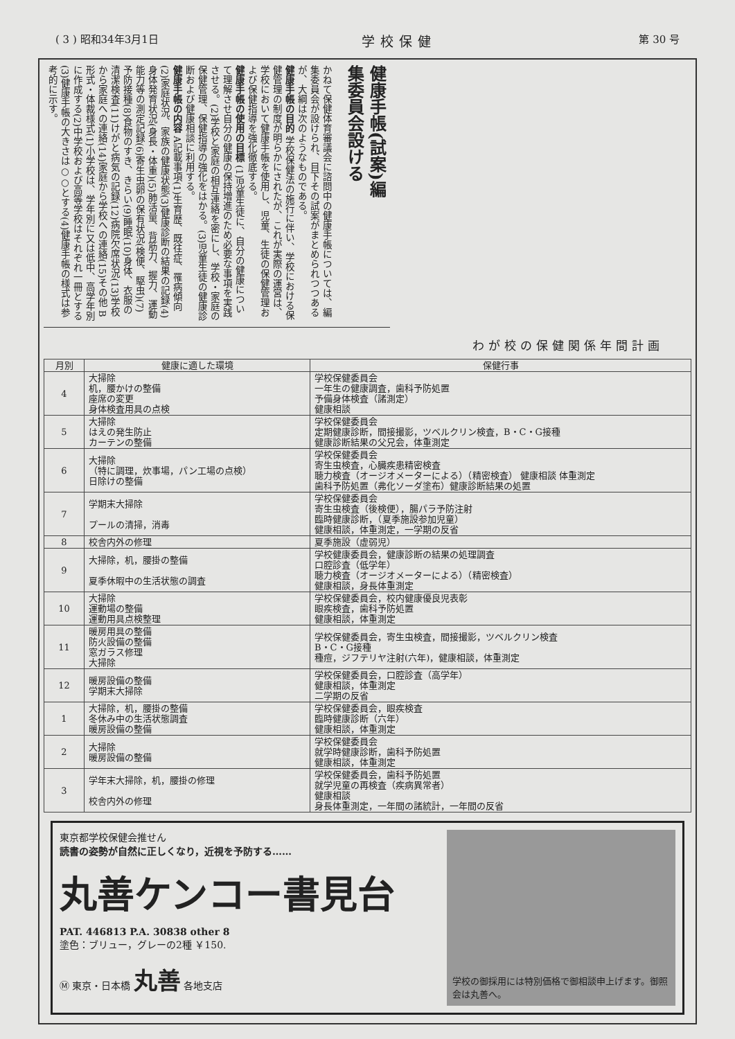( 3 ) 昭和34年3月1日 学校保健 第 30 号
健康手帳(試案)編
集委員会設ける
かねて保健体育審議会に諮問中の健康手帳については、編集委員会が設けられ、目下その試案がまとめられつつあるが、大綱は次のようなものである。
健康手帳の目的 学校保健法の施行に伴い、学校における保健管理の制度が明らかにされたが、これが実際の運営は、学校において健康手帳を使用し、児童、生徒の保健管理および保健指導を強化徹底する。
健康手帳の使用の目標 (1)児童生徒に、自分の健康について理解させ自分の健康の保持増進のため必要な事項を実践させる。(2)学校と家庭の相互連絡を密にし、学校・家庭の保健管理、保健指導の強化をはかる。(3)児童生徒の健康診断および健康相談に利用する。
健康手帳の内容 A記載事項(1)生育歴、既往症、罹病傾向(2)家庭状況、家族の健康状態(3)健康診断の結果の記録(4)身体発育状況(身長・体重)(5)肺活量、背筋力、握力、運動能力等の測定記録(6)寄生虫卵の保有状況(検便、駆虫)(7)予防接種(8)食物のすき、きらい(9)睡眠(10)身体、衣服の清潔検査(11)けがと病気の記録(12)病院欠席状況(13)学校から家庭への連絡(14)家庭から学校への連絡(15)その他 B形式・体裁様式(1)小学校は、学年別に又は低中、高学年別に作成する(2)中学校および高等学校はそれぞれ一冊とする(3)健康手帳の大きさは○○とする(4)健康手帳の様式は参考的に示す。
わが校の保健関係年間計画
| 月別 | 健康に適した環境 | 保健行事 |
| --- | --- | --- |
| 4 | 大掃除 机，腰かけの整備 座席の変更 身体検査用具の点検 | 学校保健委員会 一年生の健康調査，歯科予防処置 予備身体検査（諸測定） 健康相談 |
| 5 | 大掃除 はえの発生防止 カーテンの整備 | 学校保健委員会 定期健康診断，間接撮影，ツベルクリン検査，B・C・G接種 健康診断結果の父兄会，体重測定 |
| 6 | 大掃除 （特に調理，炊事場，パン工場の点検） 日除けの整備 | 学校保健委員会 寄生虫検査，心臓疾患精密検査 聴力検査（オージオメーターによる）（精密検査） 健康相談 体重測定 歯科予防処置（弗化ソーダ塗布）健康診断結果の処置 |
| 7 | 学期末大掃除 プールの清掃，消毒 | 学校保健委員会 寄生虫検査（後検便），腸パラ予防注射 臨時健康診断，（夏季施設参加児童） 健康相談，体重測定，一学期の反省 |
| 8 | 校舎内外の修理 | 夏季施設（虚弱児） |
| 9 | 大掃除，机，腰掛の整備 夏季休暇中の生活状態の調査 | 学校健康委員会，健康診断の結果の処理調査 口腔診査（低学年） 聴力検査（オージオメーターによる）（精密検査） 健康相談，身長体重測定 |
| 10 | 大掃除 運動場の整備 運動用具点検整理 | 学校保健委員会，校内健康優良児表彰 眼疾検査，歯科予防処置 健康相談，体重測定 |
| 11 | 暖房用具の整備 防火設備の整備 窓ガラス修理 大掃除 | 学校保健委員会，寄生虫検査，間接撮影，ツベルクリン検査 B・C・G接種 種痘，ジフテリヤ注射(六年)，健康相談，体重測定 |
| 12 | 暖房設備の整備 学期末大掃除 | 学校保健委員会，口腔診査（高学年） 健康相談，体重測定 二学期の反省 |
| 1 | 大掃除，机，腰掛の整備 冬休み中の生活状態調査 暖房設備の整備 | 学校保健委員会，眼疾検査 臨時健康診断（六年） 健康相談，体重測定 |
| 2 | 大掃除 暖房設備の整備 | 学校保健委員会 就学時健康診断，歯科予防処置 健康相談，体重測定 |
| 3 | 学年末大掃除，机，腰掛の修理 校舎内外の修理 | 学校保健委員会，歯科予防処置 就学児童の再検査（疾病異常者） 健康相談 身長体重測定，一年間の諸統計，一年間の反省 |
東京都学校保健会推せん
読書の姿勢が自然に正しくなり，近視を予防する……
丸善ケンコー書見台
PAT. 446813 P.A. 30838 other 8
塗色：ブリュー，グレーの2種 ￥150.
Ⓜ 東京・日本橋 丸善 各地支店
学校の御採用には特別価格で御相談申上げます。御照会は丸善へ。